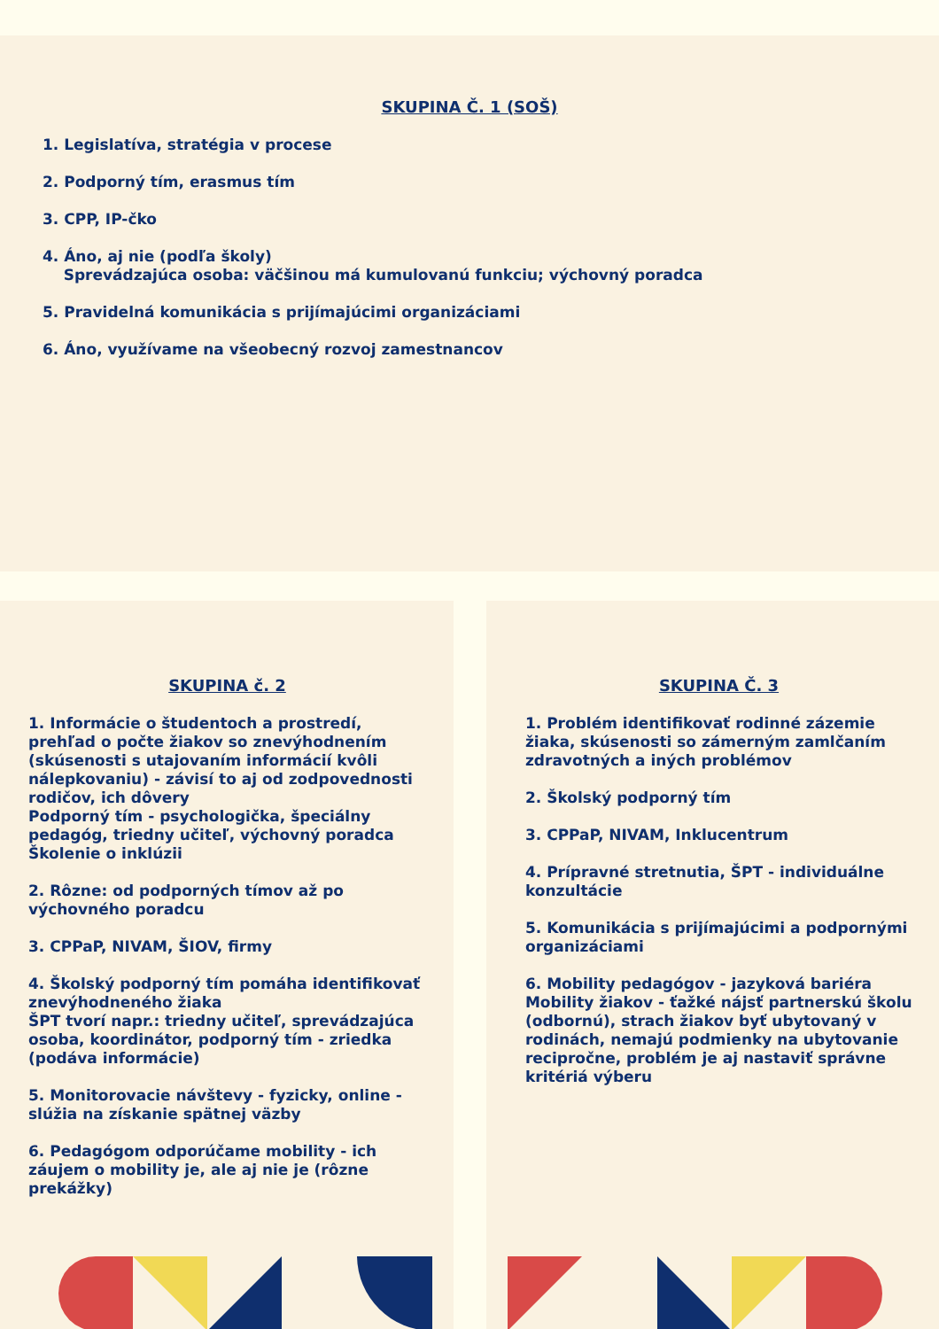SKUPINA Č. 1 (SOŠ)
1. Legislatíva, stratégia v procese
2. Podporný tím, erasmus tím
3. CPP, IP-čko
4. Áno, aj nie (podľa školy)
Sprevádzajúca osoba: väčšinou má kumulovanú funkciu; výchovný poradca
5. Pravidelná komunikácia s prijímajúcimi organizáciami
6. Áno, využívame na všeobecný rozvoj zamestnancov
SKUPINA č. 2
1. Informácie o študentoch a prostredí, prehľad o počte žiakov so znevýhodnením (skúsenosti s utajovaním informácií kvôli nálepkovaniu) - závisí to aj od zodpovednosti rodičov, ich dôvery
Podporný tím - psychologička, špeciálny pedagóg, triedny učiteľ, výchovný poradca
Školenie o inklúzii
2. Rôzne: od podporných tímov až po výchovného poradcu
3. CPPaP, NIVAM, ŠIOV, firmy
4. Školský podporný tím pomáha identifikovať znevýhodneného žiaka
ŠPT tvorí napr.: triedny učiteľ, sprevádzajúca osoba, koordinátor, podporný tím - zriedka (podáva informácie)
5. Monitorovacie návštevy - fyzicky, online - slúžia na získanie spätnej väzby
6. Pedagógom odporúčame mobility - ich záujem o mobility je, ale aj nie je (rôzne prekážky)
SKUPINA Č. 3
1. Problém identifikovať rodinné zázemie žiaka, skúsenosti so zámerným zamlčaním zdravotných a iných problémov
2. Školský podporný tím
3. CPPaP, NIVAM, Inklucentrum
4. Prípravné stretnutia, ŠPT - individuálne konzultácie
5. Komunikácia s prijímajúcimi a podpornými organizáciami
6. Mobility pedagógov - jazyková bariéra
Mobility žiakov - ťažké nájsť partnerskú školu (odbornú), strach žiakov byť ubytovaný v rodinách, nemajú podmienky na ubytovanie recipročne, problém je aj nastaviť správne kritériá výberu